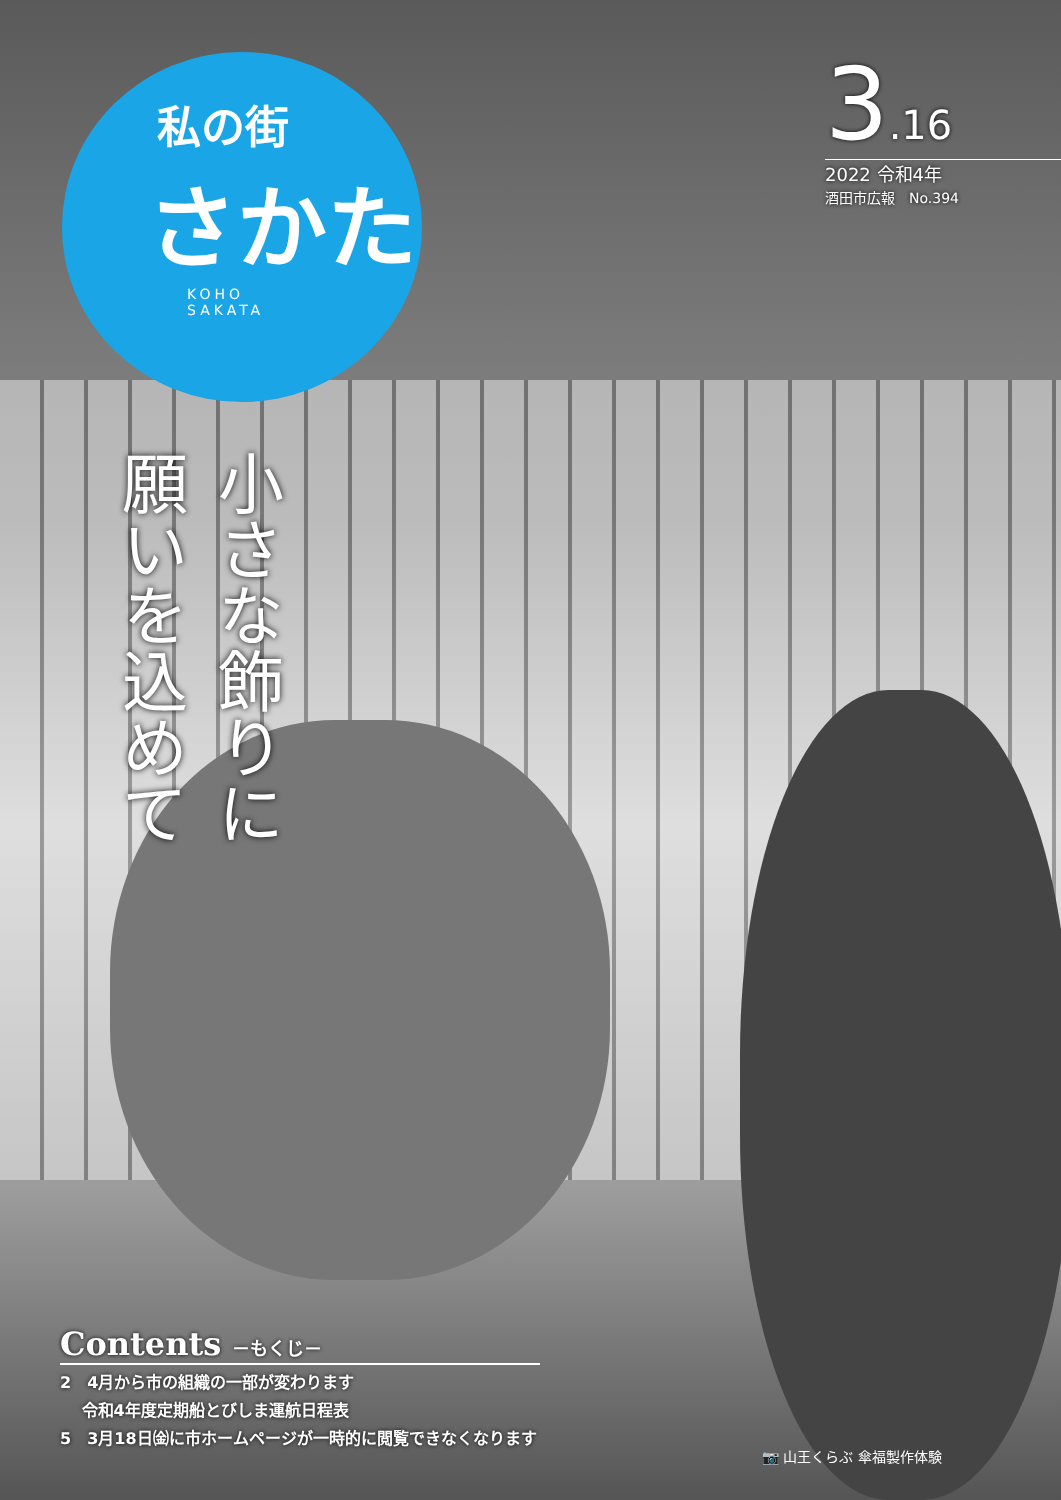私の街
さかた
KOHO
SAKATA
3.16
2022 令和4年
酒田市広報　No.394
小さな飾りに
願いを込めて
Contents －もくじ－
2　4月から市の組織の一部が変わります
　 令和4年度定期船とびしま運航日程表
5　3月18日㈮に市ホームページが一時的に閲覧できなくなります
📷 山王くらぶ 傘福製作体験